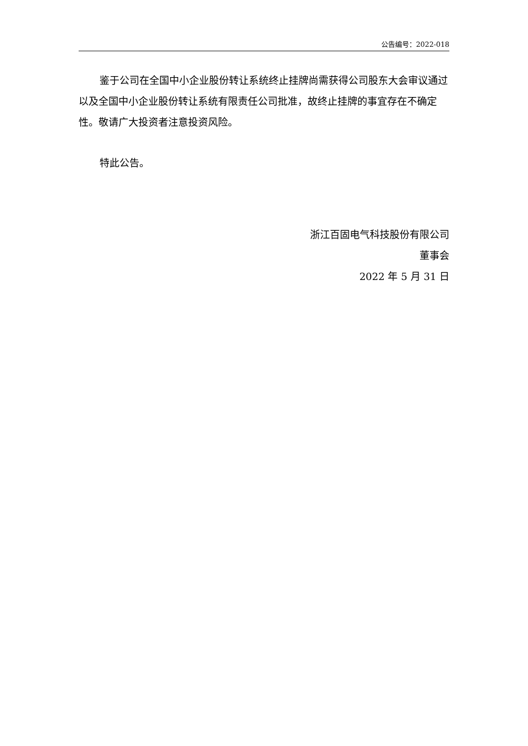公告编号：2022-018
鉴于公司在全国中小企业股份转让系统终止挂牌尚需获得公司股东大会审议通过以及全国中小企业股份转让系统有限责任公司批准，故终止挂牌的事宜存在不确定性。敬请广大投资者注意投资风险。
特此公告。
浙江百固电气科技股份有限公司
董事会
2022 年 5 月 31 日